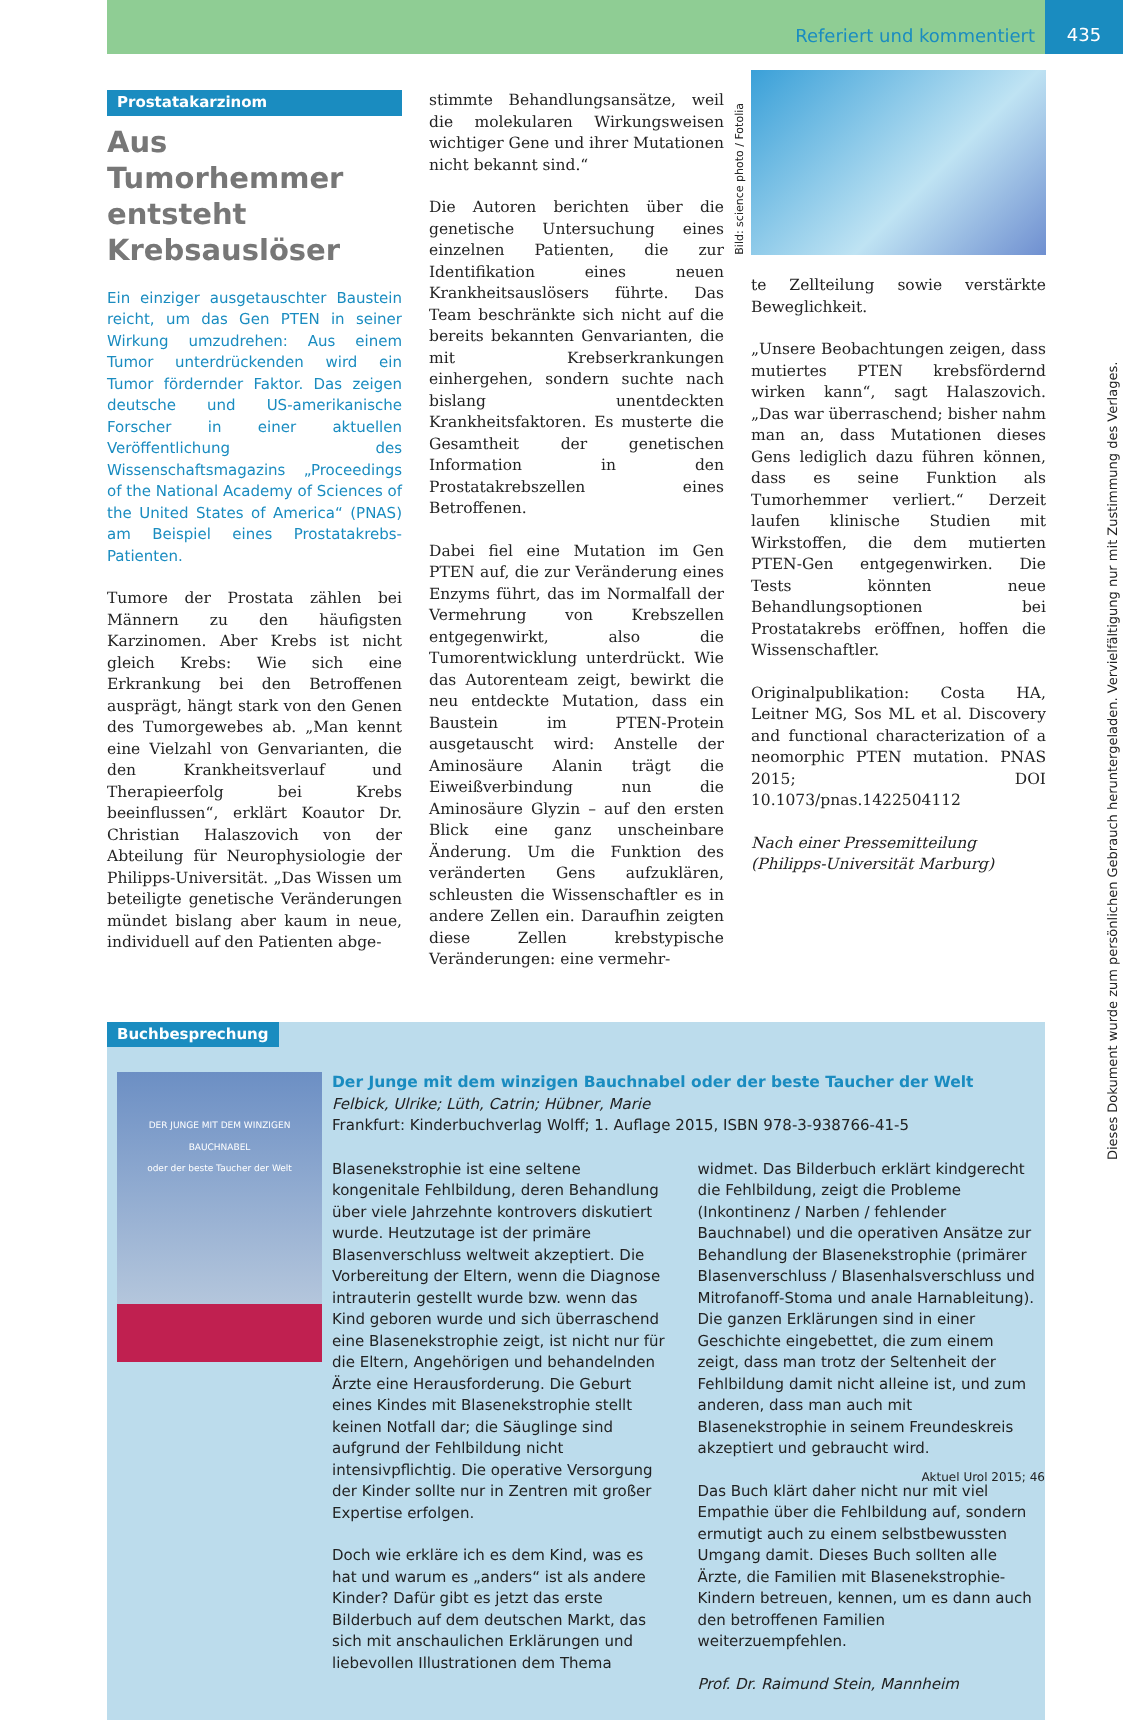Referiert und kommentiert 435
Prostatakarzinom
Aus Tumorhemmer entsteht Krebsauslöser
Ein einziger ausgetauschter Baustein reicht, um das Gen PTEN in seiner Wirkung umzudrehen: Aus einem Tumor unterdrückenden wird ein Tumor fördernder Faktor. Das zeigen deutsche und US-amerikanische Forscher in einer aktuellen Veröffentlichung des Wissenschaftsmagazins „Proceedings of the National Academy of Sciences of the United States of America“ (PNAS) am Beispiel eines Prostatakrebs-Patienten.
Tumore der Prostata zählen bei Männern zu den häufigsten Karzinomen. Aber Krebs ist nicht gleich Krebs: Wie sich eine Erkrankung bei den Betroffenen ausprägt, hängt stark von den Genen des Tumorgewebes ab. „Man kennt eine Vielzahl von Genvarianten, die den Krankheitsverlauf und Therapieerfolg bei Krebs beeinflussen“, erklärt Koautor Dr. Christian Halaszovich von der Abteilung für Neurophysiologie der Philipps-Universität. „Das Wissen um beteiligte genetische Veränderungen mündet bislang aber kaum in neue, individuell auf den Patienten abge-
stimmte Behandlungsansätze, weil die molekularen Wirkungsweisen wichtiger Gene und ihrer Mutationen nicht bekannt sind.“
Die Autoren berichten über die genetische Untersuchung eines einzelnen Patienten, die zur Identifikation eines neuen Krankheitsauslösers führte. Das Team beschränkte sich nicht auf die bereits bekannten Genvarianten, die mit Krebserkrankungen einhergehen, sondern suchte nach bislang unentdeckten Krankheitsfaktoren. Es musterte die Gesamtheit der genetischen Information in den Prostatakrebszellen eines Betroffenen.
Dabei fiel eine Mutation im Gen PTEN auf, die zur Veränderung eines Enzyms führt, das im Normalfall der Vermehrung von Krebszellen entgegenwirkt, also die Tumorentwicklung unterdrückt. Wie das Autorenteam zeigt, bewirkt die neu entdeckte Mutation, dass ein Baustein im PTEN-Protein ausgetauscht wird: Anstelle der Aminosäure Alanin trägt die Eiweißverbindung nun die Aminosäure Glyzin – auf den ersten Blick eine ganz unscheinbare Änderung. Um die Funktion des veränderten Gens aufzuklären, schleusten die Wissenschaftler es in andere Zellen ein. Daraufhin zeigten diese Zellen krebstypische Veränderungen: eine vermehr-
Bild: science photo / Fotolia
te Zellteilung sowie verstärkte Beweglichkeit.
„Unsere Beobachtungen zeigen, dass mutiertes PTEN krebsfördernd wirken kann“, sagt Halaszovich. „Das war überraschend; bisher nahm man an, dass Mutationen dieses Gens lediglich dazu führen können, dass es seine Funktion als Tumorhemmer verliert.“ Derzeit laufen klinische Studien mit Wirkstoffen, die dem mutierten PTEN-Gen entgegenwirken. Die Tests könnten neue Behandlungsoptionen bei Prostatakrebs eröffnen, hoffen die Wissenschaftler.
Originalpublikation: Costa HA, Leitner MG, Sos ML et al. Discovery and functional characterization of a neomorphic PTEN mutation. PNAS 2015; DOI 10.1073/pnas.1422504112
Nach einer Pressemitteilung
(Philipps-Universität Marburg)
Buchbesprechung
DER JUNGE MIT DEM WINZIGEN BAUCHNABEL
oder der beste Taucher der Welt
Der Junge mit dem winzigen Bauchnabel oder der beste Taucher der Welt
Felbick, Ulrike; Lüth, Catrin; Hübner, Marie
Frankfurt: Kinderbuchverlag Wolff; 1. Auflage 2015, ISBN 978-3-938766-41-5
Blasenekstrophie ist eine seltene kongenitale Fehlbildung, deren Behandlung über viele Jahrzehnte kontrovers diskutiert wurde. Heutzutage ist der primäre Blasenverschluss weltweit akzeptiert. Die Vorbereitung der Eltern, wenn die Diagnose intrauterin gestellt wurde bzw. wenn das Kind geboren wurde und sich überraschend eine Blasenekstrophie zeigt, ist nicht nur für die Eltern, Angehörigen und behandelnden Ärzte eine Herausforderung. Die Geburt eines Kindes mit Blasenekstrophie stellt keinen Notfall dar; die Säuglinge sind aufgrund der Fehlbildung nicht intensivpflichtig. Die operative Versorgung der Kinder sollte nur in Zentren mit großer Expertise erfolgen.
Doch wie erkläre ich es dem Kind, was es hat und warum es „anders“ ist als andere Kinder? Dafür gibt es jetzt das erste Bilderbuch auf dem deutschen Markt, das sich mit anschaulichen Erklärungen und liebevollen Illustrationen dem Thema widmet. Das Bilderbuch erklärt kindgerecht die Fehlbildung, zeigt die Probleme (Inkontinenz / Narben / fehlender Bauchnabel) und die operativen Ansätze zur Behandlung der Blasenekstrophie (primärer Blasenverschluss / Blasenhalsverschluss und Mitrofanoff-Stoma und anale Harnableitung). Die ganzen Erklärungen sind in einer Geschichte eingebettet, die zum einem zeigt, dass man trotz der Seltenheit der Fehlbildung damit nicht alleine ist, und zum anderen, dass man auch mit Blasenekstrophie in seinem Freundeskreis akzeptiert und gebraucht wird.
Das Buch klärt daher nicht nur mit viel Empathie über die Fehlbildung auf, sondern ermutigt auch zu einem selbstbewussten Umgang damit. Dieses Buch sollten alle Ärzte, die Familien mit Blasenekstrophie-Kindern betreuen, kennen, um es dann auch den betroffenen Familien weiterzuempfehlen.
Prof. Dr. Raimund Stein, Mannheim
Dieses Dokument wurde zum persönlichen Gebrauch heruntergeladen. Vervielfältigung nur mit Zustimmung des Verlages.
Aktuel Urol 2015; 46